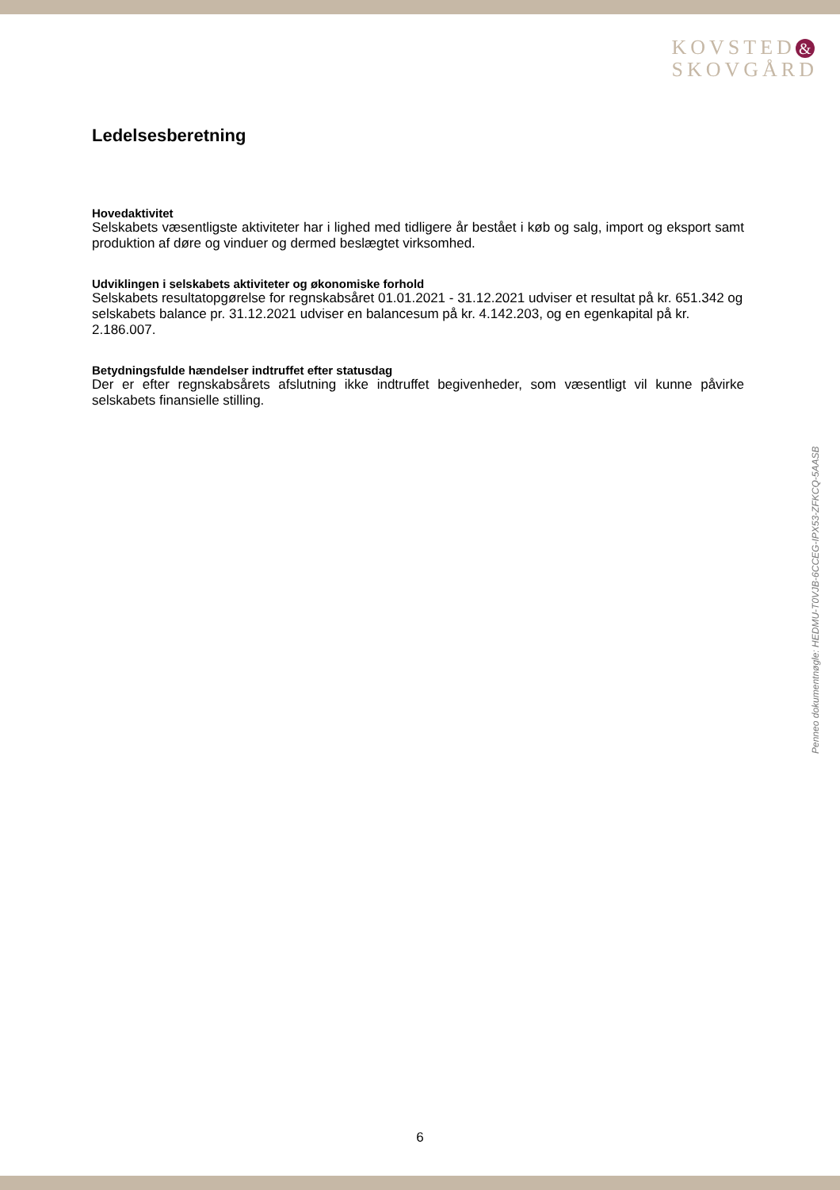KOVSTED &
SKOVGÅRD
Ledelsesberetning
Hovedaktivitet
Selskabets væsentligste aktiviteter har i lighed med tidligere år bestået i køb og salg, import og eksport samt produktion af døre og vinduer og dermed beslægtet virksomhed.
Udviklingen i selskabets aktiviteter og økonomiske forhold
Selskabets resultatopgørelse for regnskabsåret 01.01.2021 - 31.12.2021 udviser et resultat på kr. 651.342 og selskabets balance pr. 31.12.2021 udviser en balancesum på kr. 4.142.203, og en egenkapital på kr. 2.186.007.
Betydningsfulde hændelser indtruffet efter statusdag
Der er efter regnskabsårets afslutning ikke indtruffet begivenheder, som væsentligt vil kunne påvirke selskabets finansielle stilling.
Penneo dokumentnøgle: HEDMU-T0VJB-6CCEG-IPX53-ZFKCQ-5AASB
6